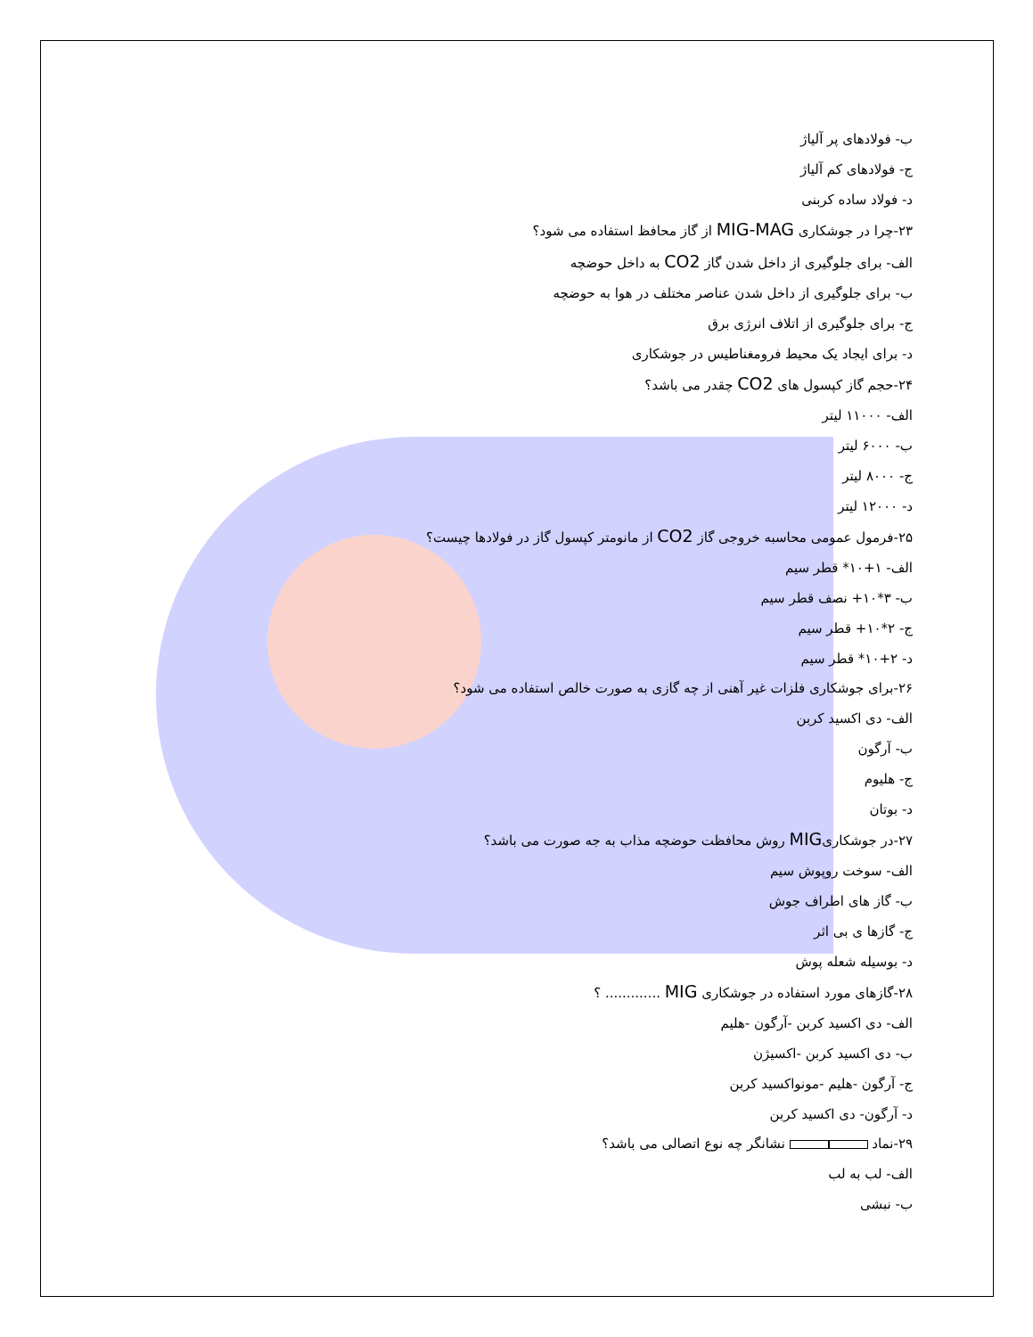ب- فولادهای پر آلیاژ
ج- فولادهای کم آلیاژ
د- فولاد ساده کربنی
۲۳-چرا در جوشکاری MIG-MAG از گاز محافظ استفاده می شود؟
الف- برای جلوگیری از داخل شدن گاز CO2 به داخل حوضچه
ب- برای جلوگیری از داخل شدن عناصر مختلف در هوا به حوضچه
ج- برای جلوگیری از اتلاف انرژی برق
د- برای ایجاد یک محیط فرومغناطیس در جوشکاری
۲۴-حجم گاز کپسول های CO2 چقدر می باشد؟
الف- ۱۱۰۰۰ لیتر
ب- ۶۰۰۰ لیتر
ج- ۸۰۰۰ لیتر
د- ۱۲۰۰۰ لیتر
۲۵-فرمول عمومی محاسبه خروجی گاز CO2 از مانومتر کپسول گاز در فولادها چیست؟
الف- ۱+۱۰* قطر سیم
ب- ۳*۱۰+ نصف قطر سیم
ج- ۲*۱۰+ قطر سیم
د- ۲+۱۰* قطر سیم
۲۶-برای جوشکاری فلزات غیر آهنی از چه گازی به صورت خالص استفاده می شود؟
الف- دی اکسید کربن
ب- آرگون
ج- هلیوم
د- بوتان
۲۷-در جوشکاریMIG روش محافظت حوضچه مذاب به جه صورت می باشد؟
الف- سوخت روپوش سیم
ب- گاز های اطراف جوش
ج- گازها ی بی اثر
د- بوسیله شعله پوش
۲۸-گازهای مورد استفاده در جوشکاری MIG ............. ؟
الف- دی اکسید کربن -آرگون -هلیم
ب- دی اکسید کربن -اکسیژن
ج- آرگون -هلیم -مونواکسید کربن
د- آرگون- دی اکسید کربن
۲۹-نماد نشانگر چه نوع اتصالی می باشد؟
الف- لب به لب
ب- نبشی